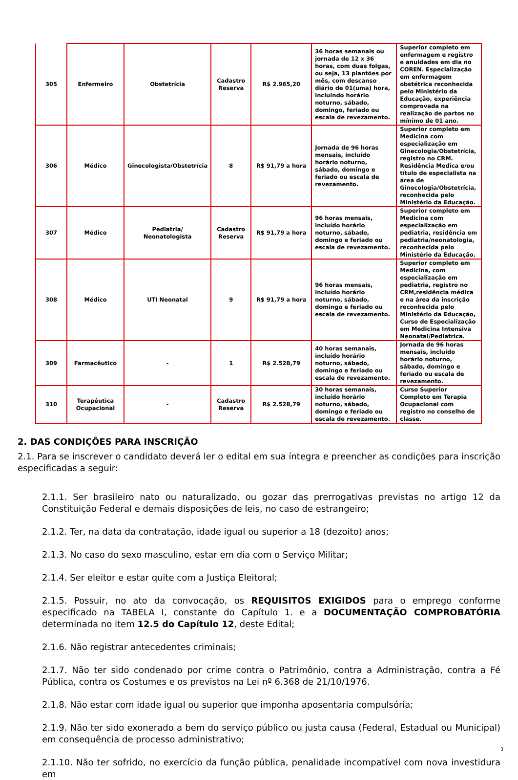| 305 | Enfermeiro | Obstetrícia | Cadastro Reserva | R$ 2.965,20 | 36 horas semanais ou jornada de 12 x 36 horas, com duas folgas, ou seja, 13 plantões por mês, com descanso diário de 01(uma) hora, incluindo horário noturno, sábado, domingo, feriado ou escala de revezamento. | Superior completo em enfermagem e registro e anuidades em dia no COREN. Especialização em enfermagem obstétrica reconhecida pelo Ministério da Educação, experiência comprovada na realização de partos no mínimo de 01 ano. |
| 306 | Médico | Ginecologista/Obstetrícia | 8 | R$ 91,79 a hora | Jornada de 96 horas mensais, incluído horário noturno, sábado, domingo e feriado ou escala de revezamento. | Superior completo em Medicina com especialização em Ginecologia/Obstetrícia, registro no CRM. Residência Medica e/ou título de especialista na área de Ginecologia/Obstetrícia, reconhecida pelo Ministério da Educação. |
| 307 | Médico | Pediatria/ Neonatologista | Cadastro Reserva | R$ 91,79 a hora | 96 horas mensais, incluído horário noturno, sábado, domingo e feriado ou escala de revezamento. | Superior completo em Medicina com especialização em pediatria, residência em pediatria/neonatologia, reconhecida pelo Ministério da Educação. |
| 308 | Médico | UTI Neonatal | 9 | R$ 91,79 a hora | 96 horas mensais, incluído horário noturno, sábado, domingo e feriado ou escala de revezamento. | Superior completo em Medicina, com especialização em pediatria, registro no CRM,residência médica e na área da inscrição reconhecida pelo Ministério da Educação, Curso de Especialização em Medicina Intensiva Neonatal/Pediatrica. |
| 309 | Farmacêutico | - | 1 | R$ 2.528,79 | 40 horas semanais, incluído horário noturno, sábado, domingo e feriado ou escala de revezamento. | Jornada de 96 horas mensais, incluído horário noturno, sábado, domingo e feriado ou escala de revezamento. |
| 310 | Terapêutica Ocupacional | - | Cadastro Reserva | R$ 2.528,79 | 30 horas semanais, incluído horário noturno, sábado, domingo e feriado ou escala de revezamento. | Curso Superior Completo em Terapia Ocupacional com registro no conselho de classe. |
2. DAS CONDIÇÕES PARA INSCRIÇÃO
2.1. Para se inscrever o candidato deverá ler o edital em sua íntegra e preencher as condições para inscrição especificadas a seguir:
2.1.1. Ser brasileiro nato ou naturalizado, ou gozar das prerrogativas previstas no artigo 12 da Constituição Federal e demais disposições de leis, no caso de estrangeiro;
2.1.2. Ter, na data da contratação, idade igual ou superior a 18 (dezoito) anos;
2.1.3. No caso do sexo masculino, estar em dia com o Serviço Militar;
2.1.4. Ser eleitor e estar quite com a Justiça Eleitoral;
2.1.5. Possuir, no ato da convocação, os REQUISITOS EXIGIDOS para o emprego conforme especificado na TABELA I, constante do Capítulo 1. e a DOCUMENTAÇÃO COMPROBATÓRIA determinada no item 12.5 do Capítulo 12, deste Edital;
2.1.6. Não registrar antecedentes criminais;
2.1.7. Não ter sido condenado por crime contra o Patrimônio, contra a Administração, contra a Fé Pública, contra os Costumes e os previstos na Lei nº 6.368 de 21/10/1976.
2.1.8. Não estar com idade igual ou superior que imponha aposentaria compulsória;
2.1.9. Não ter sido exonerado a bem do serviço público ou justa causa (Federal, Estadual ou Municipal) em consequência de processo administrativo;
2.1.10. Não ter sofrido, no exercício da função pública, penalidade incompatível com nova investidura em
3